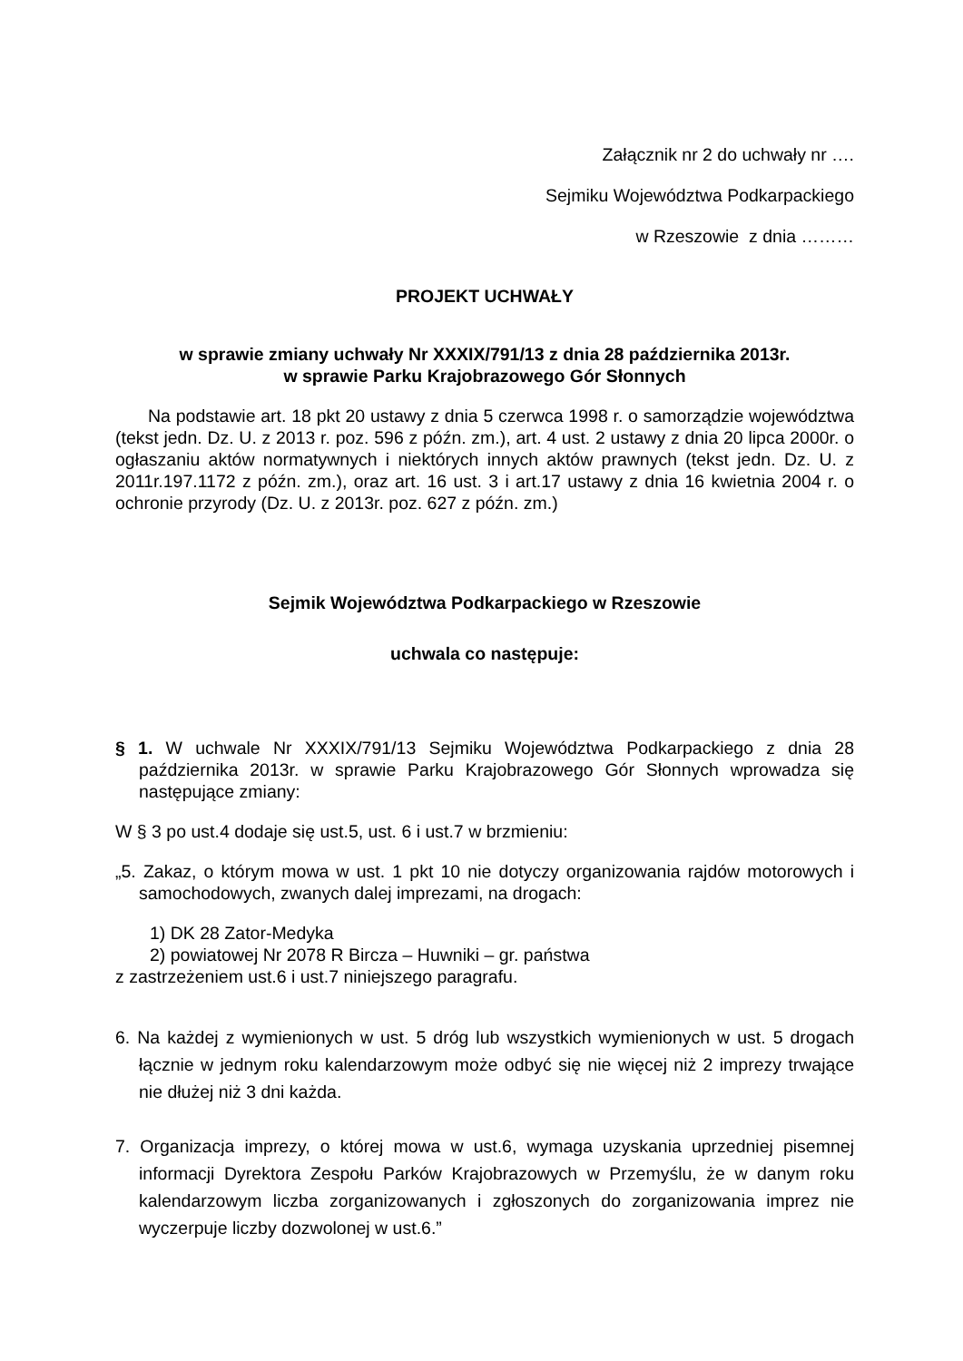Załącznik nr 2 do uchwały nr ….
Sejmiku Województwa Podkarpackiego
w Rzeszowie z dnia ………
PROJEKT UCHWAŁY
w sprawie zmiany uchwały Nr XXXIX/791/13 z dnia 28 października 2013r.
w sprawie Parku Krajobrazowego Gór Słonnych
Na podstawie art. 18 pkt 20 ustawy z dnia 5 czerwca 1998 r. o samorządzie województwa (tekst jedn. Dz. U. z 2013 r. poz. 596 z późn. zm.), art. 4 ust. 2 ustawy z dnia 20 lipca 2000r. o ogłaszaniu aktów normatywnych i niektórych innych aktów prawnych (tekst jedn. Dz. U. z 2011r.197.1172 z późn. zm.), oraz art. 16 ust. 3 i art.17 ustawy z dnia 16 kwietnia 2004 r. o ochronie przyrody (Dz. U. z 2013r. poz. 627 z późn. zm.)
Sejmik Województwa Podkarpackiego w Rzeszowie
uchwala co następuje:
§ 1. W uchwale Nr XXXIX/791/13 Sejmiku Województwa Podkarpackiego z dnia 28 października 2013r. w sprawie Parku Krajobrazowego Gór Słonnych wprowadza się następujące zmiany:
W § 3 po ust.4 dodaje się ust.5, ust. 6 i ust.7 w brzmieniu:
„5. Zakaz, o którym mowa w ust. 1 pkt 10 nie dotyczy organizowania rajdów motorowych i samochodowych, zwanych dalej imprezami, na drogach:
1) DK 28 Zator-Medyka
2) powiatowej Nr 2078 R Bircza – Huwniki – gr. państwa
z zastrzeżeniem ust.6 i ust.7 niniejszego paragrafu.
6. Na każdej z wymienionych w ust. 5 dróg lub wszystkich wymienionych w ust. 5 drogach łącznie w jednym roku kalendarzowym może odbyć się nie więcej niż 2 imprezy trwające nie dłużej niż 3 dni każda.
7. Organizacja imprezy, o której mowa w ust.6, wymaga uzyskania uprzedniej pisemnej informacji Dyrektora Zespołu Parków Krajobrazowych w Przemyślu, że w danym roku kalendarzowym liczba zorganizowanych i zgłoszonych do zorganizowania imprez nie wyczerpuje liczby dozwolonej w ust.6.”